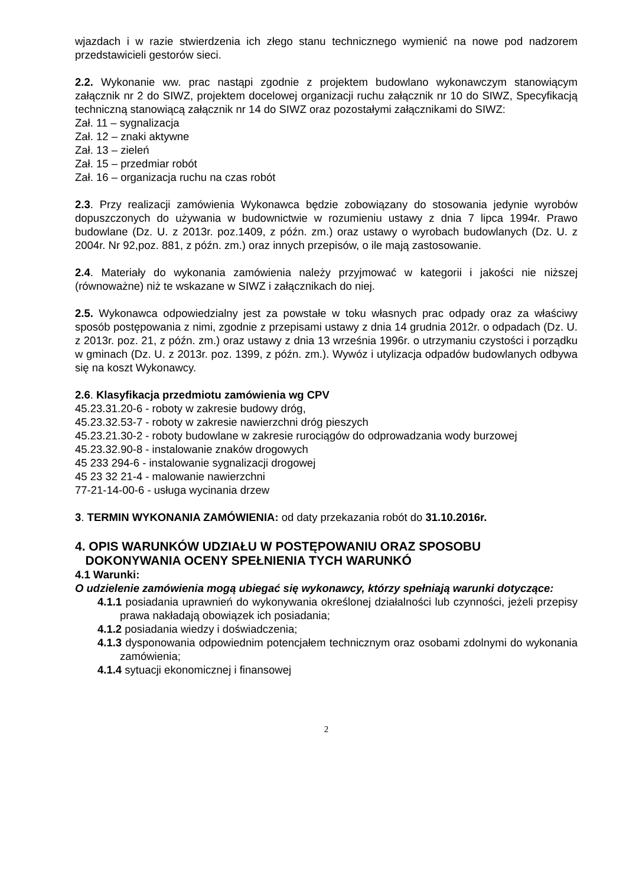wjazdach i w razie stwierdzenia ich złego stanu technicznego wymienić na nowe pod nadzorem przedstawicieli gestorów sieci.
2.2. Wykonanie ww. prac nastąpi zgodnie z projektem budowlano wykonawczym stanowiącym załącznik nr 2 do SIWZ, projektem docelowej organizacji ruchu załącznik nr 10 do SIWZ, Specyfikacją techniczną stanowiącą załącznik nr 14 do SIWZ oraz pozostałymi załącznikami do SIWZ:
Zał. 11 – sygnalizacja
Zał. 12 – znaki aktywne
Zał. 13 – zieleń
Zał. 15 – przedmiar robót
Zał. 16 – organizacja ruchu na czas robót
2.3. Przy realizacji zamówienia Wykonawca będzie zobowiązany do stosowania jedynie wyrobów dopuszczonych do używania w budownictwie w rozumieniu ustawy z dnia 7 lipca 1994r. Prawo budowlane (Dz. U. z 2013r. poz.1409, z późn. zm.) oraz ustawy o wyrobach budowlanych (Dz. U. z 2004r. Nr 92,poz. 881, z późn. zm.) oraz innych przepisów, o ile mają zastosowanie.
2.4. Materiały do wykonania zamówienia należy przyjmować w kategorii i jakości nie niższej (równoważne) niż te wskazane w SIWZ i załącznikach do niej.
2.5. Wykonawca odpowiedzialny jest za powstałe w toku własnych prac odpady oraz za właściwy sposób postępowania z nimi, zgodnie z przepisami ustawy z dnia 14 grudnia 2012r. o odpadach (Dz. U. z 2013r. poz. 21, z późn. zm.) oraz ustawy z dnia 13 września 1996r. o utrzymaniu czystości i porządku w gminach (Dz. U. z 2013r. poz. 1399, z późn. zm.). Wywóz i utylizacja odpadów budowlanych odbywa się na koszt Wykonawcy.
2.6. Klasyfikacja przedmiotu zamówienia wg CPV
45.23.31.20-6 - roboty w zakresie budowy dróg,
45.23.32.53-7 - roboty w zakresie nawierzchni dróg pieszych
45.23.21.30-2 - roboty budowlane w zakresie rurociągów do odprowadzania wody burzowej
45.23.32.90-8 - instalowanie znaków drogowych
45 233 294-6 - instalowanie sygnalizacji drogowej
45 23 32 21-4 - malowanie nawierzchni
77-21-14-00-6 - usługa wycinania drzew
3. TERMIN WYKONANIA ZAMÓWIENIA: od daty przekazania robót do 31.10.2016r.
4. OPIS WARUNKÓW UDZIAŁU W POSTĘPOWANIU ORAZ SPOSOBU
DOKONYWANIA OCENY SPEŁNIENIA TYCH WARUNKÓ
4.1 Warunki:
O udzielenie zamówienia mogą ubiegać się wykonawcy, którzy spełniają warunki dotyczące:
4.1.1 posiadania uprawnień do wykonywania określonej działalności lub czynności, jeżeli przepisy prawa nakładają obowiązek ich posiadania;
4.1.2 posiadania wiedzy i doświadczenia;
4.1.3 dysponowania odpowiednim potencjałem technicznym oraz osobami zdolnymi do wykonania zamówienia;
4.1.4 sytuacji ekonomicznej i finansowej
2